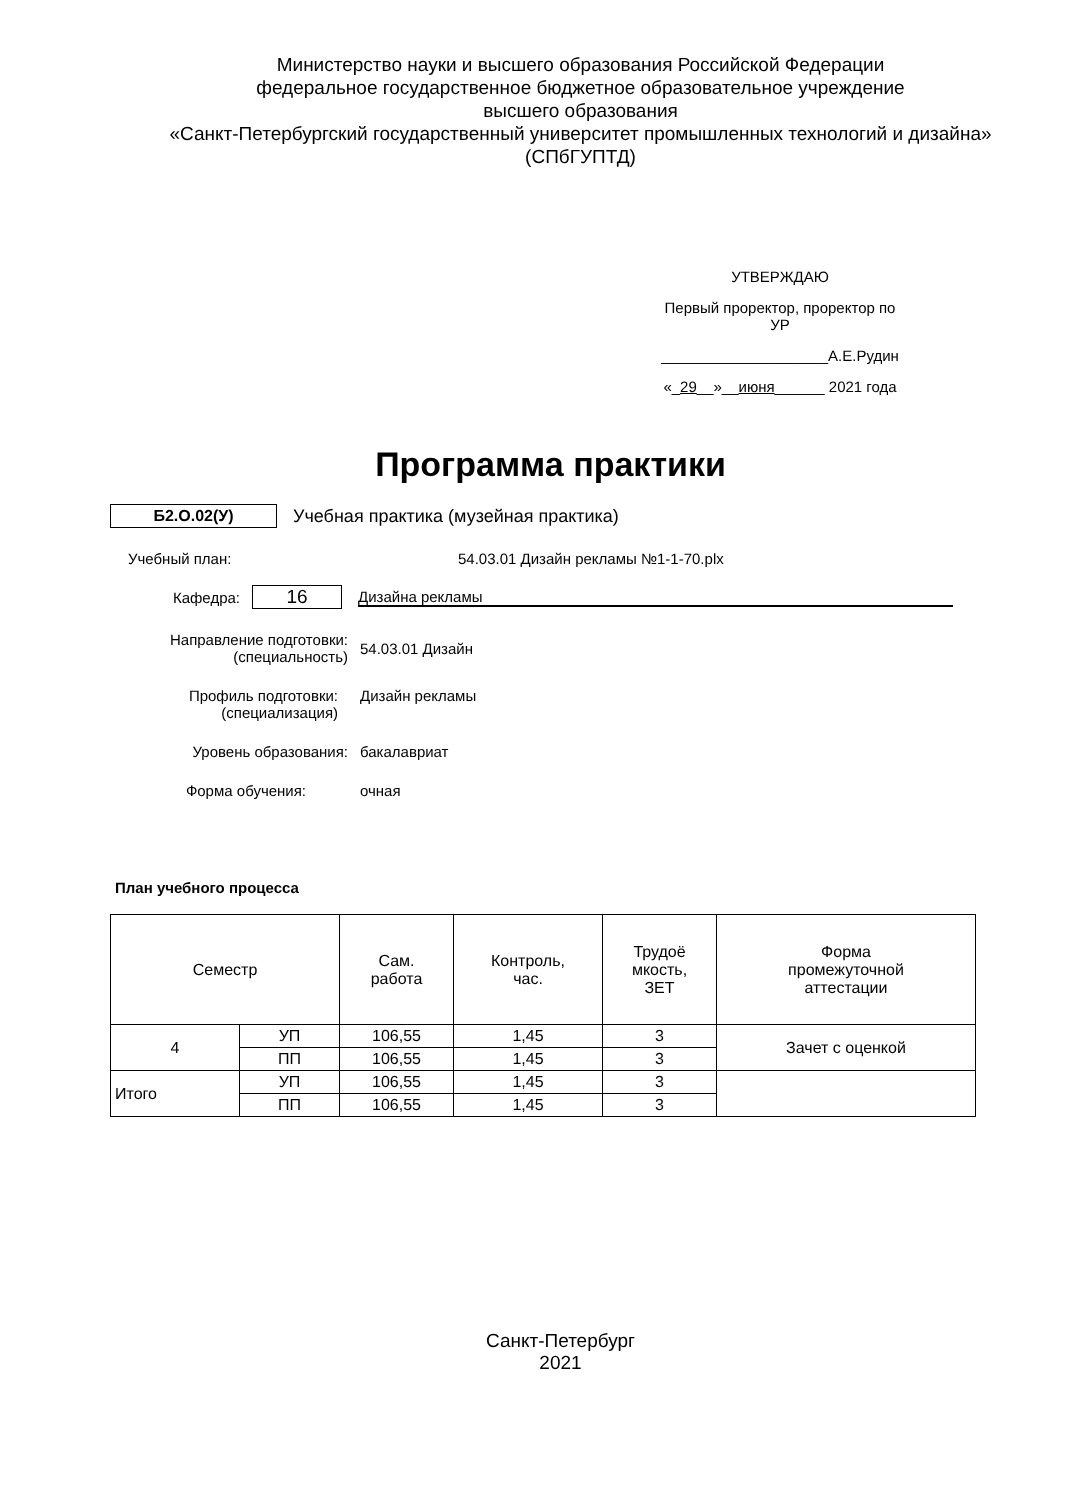Министерство науки и высшего образования Российской Федерации
федеральное государственное бюджетное образовательное учреждение
высшего образования
«Санкт-Петербургский государственный университет промышленных технологий и дизайна»
(СПбГУПТД)
УТВЕРЖДАЮ
Первый проректор, проректор по
УР
____________________А.Е.Рудин
«_29__»__июня______ 2021 года
Программа практики
Б2.О.02(У) Учебная практика (музейная практика)
Учебный план: 54.03.01 Дизайн рекламы №1-1-70.plx
Кафедра:
16
Дизайна рекламы
Направление подготовки:
(специальность)
54.03.01 Дизайн
Профиль подготовки:
(специализация)
Дизайн рекламы
Уровень образования: бакалавриат
Формa обучения: очная
План учебного процесса
| Семестр | | Сам. работа | Контроль, час. | Трудоё мкость, ЗЕТ | Форма промежуточной аттестации |
| --- | --- | --- | --- | --- | --- |
| 4 | УП | 106,55 | 1,45 | 3 | Зачет с оценкой |
| | ПП | 106,55 | 1,45 | 3 | |
| Итого | УП | 106,55 | 1,45 | 3 | |
| | ПП | 106,55 | 1,45 | 3 | |
Санкт-Петербург
2021